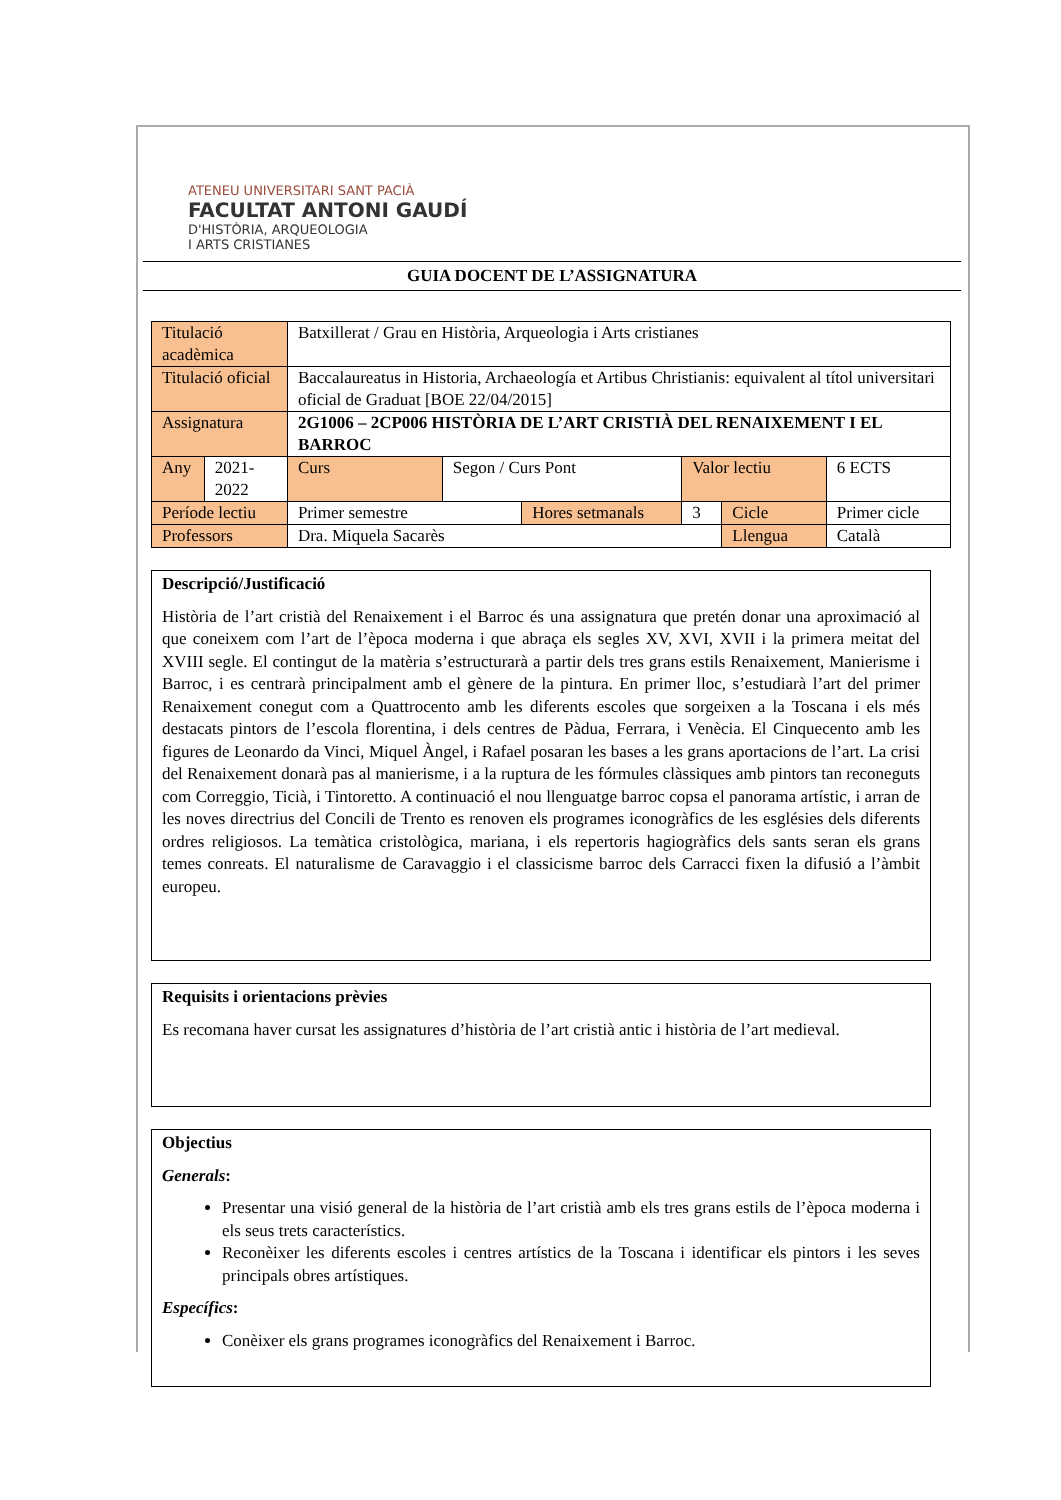ATENEU UNIVERSITARI SANT PACIÀ
FACULTAT ANTONI GAUDÍ
D'HISTÒRIA, ARQUEOLOGIA
I ARTS CRISTIANES
GUIA DOCENT DE L’ASSIGNATURA
| Titulació acadèmica | | Batxillerat / Grau en Història, Arqueologia i Arts cristianes | | | | | | |
| Titulació oficial | | Baccalaureatus in Historia, Archaeología et Artibus Christianis: equivalent al títol universitari oficial de Graduat [BOE 22/04/2015] | | | | | | |
| Assignatura | | 2G1006 – 2CP006 HISTÒRIA DE L’ART CRISTIÀ DEL RENAIXEMENT I EL BARROC | | | | | | |
| Any | 2021-2022 | Curs | Segon / Curs Pont | | Valor lectiu | | | 6 ECTS |
| Període lectiu | | Primer semestre | | Hores setmanals | | 3 | Cicle | Primer cicle |
| Professors | | Dra. Miquela Sacarès | | | | | Llengua | Català |
Descripció/Justificació
Història de l’art cristià del Renaixement i el Barroc és una assignatura que pretén donar una aproximació al que coneixem com l’art de l’època moderna i que abraça els segles XV, XVI, XVII i la primera meitat del XVIII segle. El contingut de la matèria s’estructurarà a partir dels tres grans estils Renaixement, Manierisme i Barroc, i es centrarà principalment amb el gènere de la pintura. En primer lloc, s’estudiarà l’art del primer Renaixement conegut com a Quattrocento amb les diferents escoles que sorgeixen a la Toscana i els més destacats pintors de l’escola florentina, i dels centres de Pàdua, Ferrara, i Venècia. El Cinquecento amb les figures de Leonardo da Vinci, Miquel Àngel, i Rafael posaran les bases a les grans aportacions de l’art. La crisi del Renaixement donarà pas al manierisme, i a la ruptura de les fórmules clàssiques amb pintors tan reconeguts com Correggio, Ticià, i Tintoretto. A continuació el nou llenguatge barroc copsa el panorama artístic, i arran de les noves directrius del Concili de Trento es renoven els programes iconogràfics de les esglésies dels diferents ordres religiosos. La temàtica cristològica, mariana, i els repertoris hagiogràfics dels sants seran els grans temes conreats. El naturalisme de Caravaggio i el classicisme barroc dels Carracci fixen la difusió a l’àmbit europeu.
Requisits i orientacions prèvies
Es recomana haver cursat les assignatures d’història de l’art cristià antic i història de l’art medieval.
Objectius
Generals:
Presentar una visió general de la història de l’art cristià amb els tres grans estils de l’època moderna i els seus trets característics.
Reconèixer les diferents escoles i centres artístics de la Toscana i identificar els pintors i les seves principals obres artístiques.
Específics:
Conèixer els grans programes iconogràfics del Renaixement i Barroc.